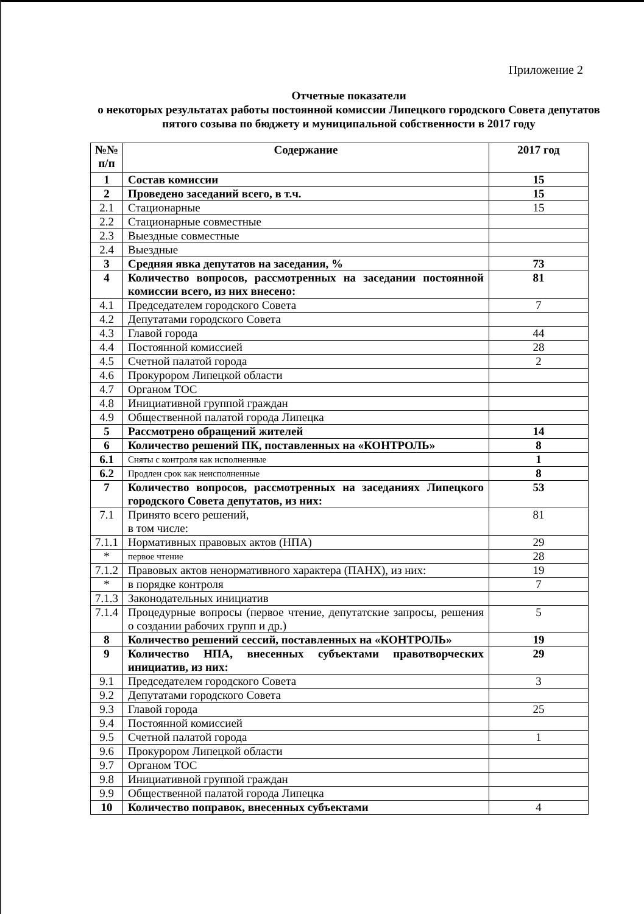Приложение 2
Отчетные показатели
о некоторых результатах работы постоянной комиссии Липецкого городского Совета депутатов пятого созыва по бюджету и муниципальной собственности в 2017 году
| №№ п/п | Содержание | 2017 год |
| --- | --- | --- |
| 1 | Состав комиссии | 15 |
| 2 | Проведено заседаний всего, в т.ч. | 15 |
| 2.1 | Стационарные | 15 |
| 2.2 | Стационарные совместные | |
| 2.3 | Выездные совместные | |
| 2.4 | Выездные | |
| 3 | Средняя явка депутатов на заседания, % | 73 |
| 4 | Количество вопросов, рассмотренных на заседании постоянной комиссии всего, из них внесено: | 81 |
| 4.1 | Председателем городского Совета | 7 |
| 4.2 | Депутатами городского Совета | |
| 4.3 | Главой города | 44 |
| 4.4 | Постоянной комиссией | 28 |
| 4.5 | Счетной палатой города | 2 |
| 4.6 | Прокурором Липецкой области | |
| 4.7 | Органом ТОС | |
| 4.8 | Инициативной группой граждан | |
| 4.9 | Общественной палатой города Липецка | |
| 5 | Рассмотрено обращений жителей | 14 |
| 6 | Количество решений ПК, поставленных на «КОНТРОЛЬ» | 8 |
| 6.1 | Сняты с контроля как исполненные | 1 |
| 6.2 | Продлен срок как неисполненные | 8 |
| 7 | Количество вопросов, рассмотренных на заседаниях Липецкого городского Совета депутатов, из них: | 53 |
| 7.1 | Принято всего решений, в том числе: | 81 |
| 7.1.1 | Нормативных правовых актов (НПА) | 29 |
| * | первое чтение | 28 |
| 7.1.2 | Правовых актов ненормативного характера (ПАНХ), из них: | 19 |
| * | в порядке контроля | 7 |
| 7.1.3 | Законодательных инициатив | |
| 7.1.4 | Процедурные вопросы (первое чтение, депутатские запросы, решения о создании рабочих групп и др.) | 5 |
| 8 | Количество решений сессий, поставленных на «КОНТРОЛЬ» | 19 |
| 9 | Количество НПА, внесенных субъектами правотворческих инициатив, из них: | 29 |
| 9.1 | Председателем городского Совета | 3 |
| 9.2 | Депутатами городского Совета | |
| 9.3 | Главой города | 25 |
| 9.4 | Постоянной комиссией | |
| 9.5 | Счетной палатой города | 1 |
| 9.6 | Прокурором Липецкой области | |
| 9.7 | Органом ТОС | |
| 9.8 | Инициативной группой граждан | |
| 9.9 | Общественной палатой города Липецка | |
| 10 | Количество поправок, внесенных субъектами | 4 |